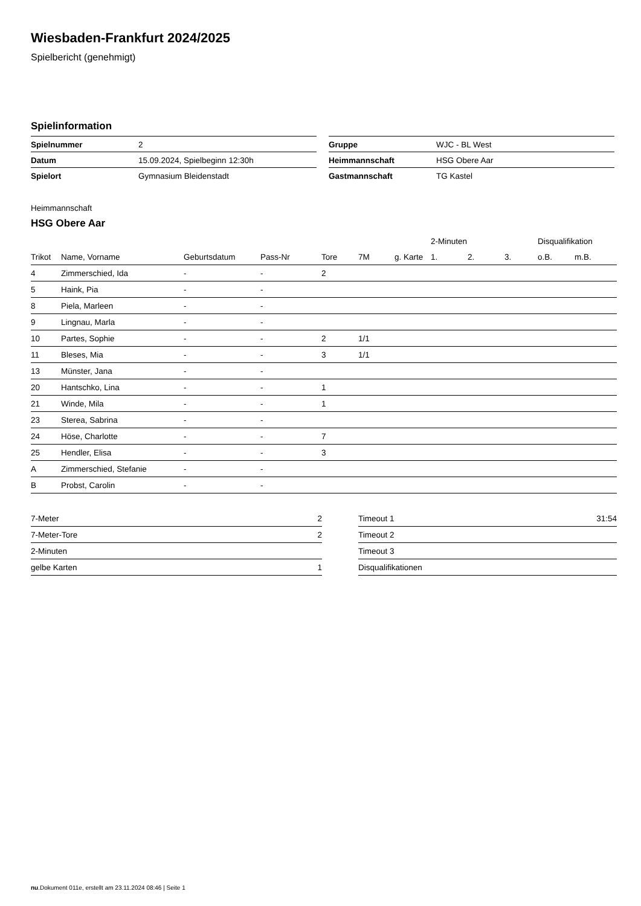Wiesbaden-Frankfurt 2024/2025
Spielbericht (genehmigt)
Spielinformation
| Spielnummer | 2 |
| Datum | 15.09.2024, Spielbeginn 12:30h |
| Spielort | Gymnasium Bleidenstadt |
| Gruppe | WJC - BL West |
| Heimmannschaft | HSG Obere Aar |
| Gastmannschaft | TG Kastel |
Heimmannschaft
HSG Obere Aar
| | | | | | | | 2-Minuten | | | Disqualifikation | |
| --- | --- | --- | --- | --- | --- | --- | --- | --- | --- | --- | --- |
| Trikot | Name, Vorname | Geburtsdatum | Pass-Nr | Tore | 7M | g. Karte | 1. | 2. | 3. | o.B. | m.B. |
| 4 | Zimmerschied, Ida | - | - | 2 | | | | | | | |
| 5 | Haink, Pia | - | - | | | | | | | | |
| 8 | Piela, Marleen | - | - | | | | | | | | |
| 9 | Lingnau, Marla | - | - | | | | | | | | |
| 10 | Partes, Sophie | - | - | 2 | 1/1 | | | | | | |
| 11 | Bleses, Mia | - | - | 3 | 1/1 | | | | | | |
| 13 | Münster, Jana | - | - | | | | | | | | |
| 20 | Hantschko, Lina | - | - | 1 | | | | | | | |
| 21 | Winde, Mila | - | - | 1 | | | | | | | |
| 23 | Sterea, Sabrina | - | - | | | | | | | | |
| 24 | Höse, Charlotte | - | - | 7 | | | | | | | |
| 25 | Hendler, Elisa | - | - | 3 | | | | | | | |
| A | Zimmerschied, Stefanie | - | - | | | | | | | | |
| B | Probst, Carolin | - | - | | | | | | | | |
| 7-Meter | 2 |
| 7-Meter-Tore | 2 |
| 2-Minuten | |
| gelbe Karten | 1 |
| Timeout 1 | 31:54 |
| Timeout 2 | |
| Timeout 3 | |
| Disqualifikationen | |
nu.Dokument 011e, erstellt am 23.11.2024 08:46 | Seite 1